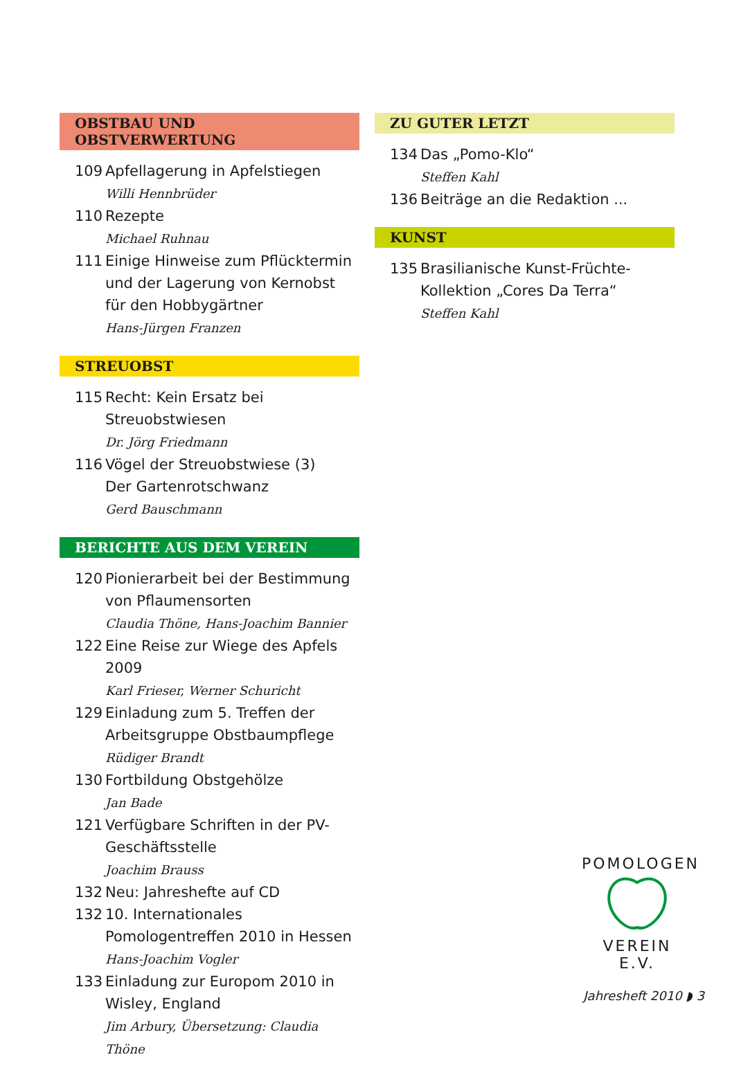OBSTBAU UND OBSTVERWERTUNG
109 Apfellagerung in Apfelstiegen
Willi Hennbrüder
110 Rezepte
Michael Ruhnau
111 Einige Hinweise zum Pflücktermin und der Lagerung von Kernobst für den Hobbygärtner
Hans-Jürgen Franzen
STREUOBST
115 Recht: Kein Ersatz bei Streuobstwiesen
Dr. Jörg Friedmann
116 Vögel der Streuobstwiese (3)
Der Gartenrotschwanz
Gerd Bauschmann
BERICHTE AUS DEM VEREIN
120 Pionierarbeit bei der Bestimmung von Pflaumensorten
Claudia Thöne, Hans-Joachim Bannier
122 Eine Reise zur Wiege des Apfels 2009
Karl Frieser, Werner Schuricht
129 Einladung zum 5. Treffen der Arbeits­gruppe Obstbaumpflege
Rüdiger Brandt
130 Fortbildung Obstgehölze
Jan Bade
121 Verfügbare Schriften in der PV-Geschäftsstelle
Joachim Brauss
132 Neu: Jahreshefte auf CD
132 10. Internationales Pomologentreffen 2010 in Hessen
Hans-Joachim Vogler
133 Einladung zur Europom 2010 in Wisley, England
Jim Arbury, Übersetzung: Claudia Thöne
ZU GUTER LETZT
134 Das „Pomo-Klo“
Steffen Kahl
136 Beiträge an die Redaktion ...
KUNST
135 Brasilianische Kunst-Früchte-Kollektion „Cores Da Terra“
Steffen Kahl
POMOLOGEN
VEREIN E.V.
Jahresheft 2010 ◗ 3